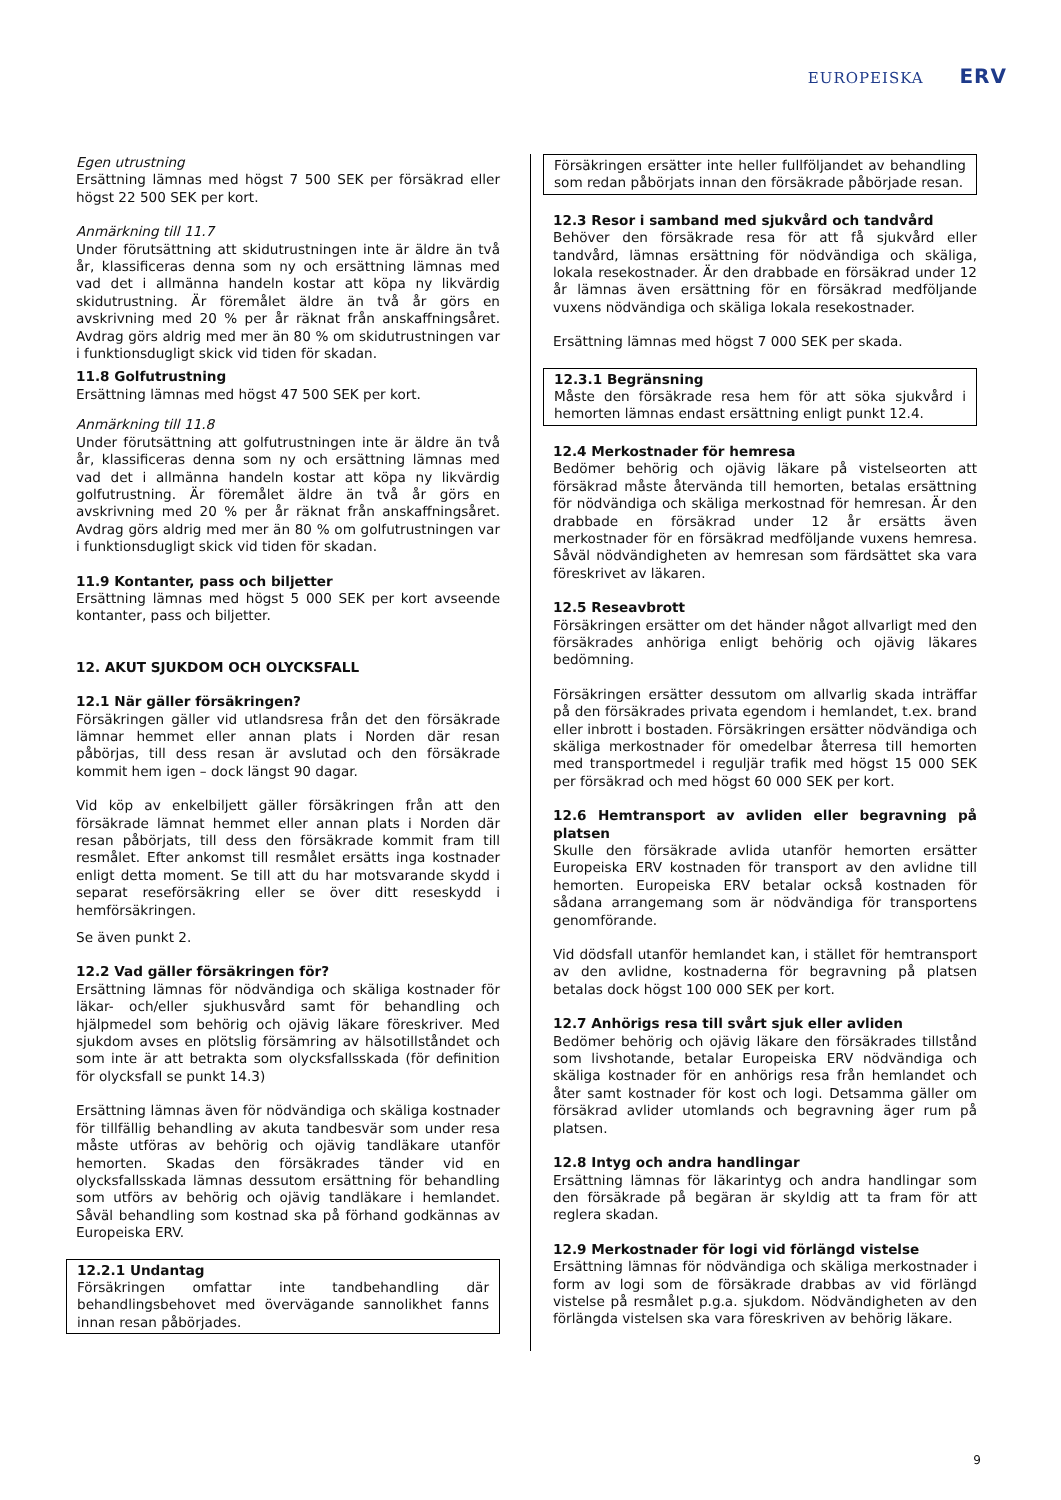EUROPEISKA ERV
Egen utrustning
Ersättning lämnas med högst 7 500 SEK per försäkrad eller högst 22 500 SEK per kort.
Anmärkning till 11.7
Under förutsättning att skidutrustningen inte är äldre än två år, klassificeras denna som ny och ersättning lämnas med vad det i allmänna handeln kostar att köpa ny likvärdig skidutrustning. Är föremålet äldre än två år görs en avskrivning med 20 % per år räknat från anskaffningsåret. Avdrag görs aldrig med mer än 80 % om skidutrustningen var i funktionsdugligt skick vid tiden för skadan.
11.8 Golfutrustning
Ersättning lämnas med högst 47 500 SEK per kort.
Anmärkning till 11.8
Under förutsättning att golfutrustningen inte är äldre än två år, klassificeras denna som ny och ersättning lämnas med vad det i allmänna handeln kostar att köpa ny likvärdig golfutrustning. Är föremålet äldre än två år görs en avskrivning med 20 % per år räknat från anskaffningsåret. Avdrag görs aldrig med mer än 80 % om golfutrustningen var i funktionsdugligt skick vid tiden för skadan.
11.9 Kontanter, pass och biljetter
Ersättning lämnas med högst 5 000 SEK per kort avseende kontanter, pass och biljetter.
12. AKUT SJUKDOM OCH OLYCKSFALL
12.1 När gäller försäkringen?
Försäkringen gäller vid utlandsresa från det den försäkrade lämnar hemmet eller annan plats i Norden där resan påbörjas, till dess resan är avslutad och den försäkrade kommit hem igen – dock längst 90 dagar.
Vid köp av enkelbiljett gäller försäkringen från att den försäkrade lämnat hemmet eller annan plats i Norden där resan påbörjats, till dess den försäkrade kommit fram till resmålet. Efter ankomst till resmålet ersätts inga kostnader enligt detta moment. Se till att du har motsvarande skydd i separat reseförsäkring eller se över ditt reseskydd i hemförsäkringen.
Se även punkt 2.
12.2 Vad gäller försäkringen för?
Ersättning lämnas för nödvändiga och skäliga kostnader för läkar- och/eller sjukhusvård samt för behandling och hjälpmedel som behörig och ojävig läkare föreskriver. Med sjukdom avses en plötslig försämring av hälsotillståndet och som inte är att betrakta som olycksfallsskada (för definition för olycksfall se punkt 14.3)
Ersättning lämnas även för nödvändiga och skäliga kostnader för tillfällig behandling av akuta tandbesvär som under resa måste utföras av behörig och ojävig tandläkare utanför hemorten. Skadas den försäkrades tänder vid en olycksfallsskada lämnas dessutom ersättning för behandling som utförs av behörig och ojävig tandläkare i hemlandet. Såväl behandling som kostnad ska på förhand godkännas av Europeiska ERV.
12.2.1 Undantag
Försäkringen omfattar inte tandbehandling där behandlingsbehovet med övervägande sannolikhet fanns innan resan påbörjades.
Försäkringen ersätter inte heller fullföljandet av behandling som redan påbörjats innan den försäkrade påbörjade resan.
12.3 Resor i samband med sjukvård och tandvård
Behöver den försäkrade resa för att få sjukvård eller tandvård, lämnas ersättning för nödvändiga och skäliga, lokala resekostnader. Är den drabbade en försäkrad under 12 år lämnas även ersättning för en försäkrad medföljande vuxens nödvändiga och skäliga lokala resekostnader.
Ersättning lämnas med högst 7 000 SEK per skada.
12.3.1 Begränsning
Måste den försäkrade resa hem för att söka sjukvård i hemorten lämnas endast ersättning enligt punkt 12.4.
12.4 Merkostnader för hemresa
Bedömer behörig och ojävig läkare på vistelseorten att försäkrad måste återvända till hemorten, betalas ersättning för nödvändiga och skäliga merkostnad för hemresan. Är den drabbade en försäkrad under 12 år ersätts även merkostnader för en försäkrad medföljande vuxens hemresa. Såväl nödvändigheten av hemresan som färdsättet ska vara föreskrivet av läkaren.
12.5 Reseavbrott
Försäkringen ersätter om det händer något allvarligt med den försäkrades anhöriga enligt behörig och ojävig läkares bedömning.
Försäkringen ersätter dessutom om allvarlig skada inträffar på den försäkrades privata egendom i hemlandet, t.ex. brand eller inbrott i bostaden. Försäkringen ersätter nödvändiga och skäliga merkostnader för omedelbar återresa till hemorten med transportmedel i reguljär trafik med högst 15 000 SEK per försäkrad och med högst 60 000 SEK per kort.
12.6 Hemtransport av avliden eller begravning på platsen
Skulle den försäkrade avlida utanför hemorten ersätter Europeiska ERV kostnaden för transport av den avlidne till hemorten. Europeiska ERV betalar också kostnaden för sådana arrangemang som är nödvändiga för transportens genomförande.
Vid dödsfall utanför hemlandet kan, i stället för hemtransport av den avlidne, kostnaderna för begravning på platsen betalas dock högst 100 000 SEK per kort.
12.7 Anhörigs resa till svårt sjuk eller avliden
Bedömer behörig och ojävig läkare den försäkrades tillstånd som livshotande, betalar Europeiska ERV nödvändiga och skäliga kostnader för en anhörigs resa från hemlandet och åter samt kostnader för kost och logi. Detsamma gäller om försäkrad avlider utomlands och begravning äger rum på platsen.
12.8 Intyg och andra handlingar
Ersättning lämnas för läkarintyg och andra handlingar som den försäkrade på begäran är skyldig att ta fram för att reglera skadan.
12.9 Merkostnader för logi vid förlängd vistelse
Ersättning lämnas för nödvändiga och skäliga merkostnader i form av logi som de försäkrade drabbas av vid förlängd vistelse på resmålet p.g.a. sjukdom. Nödvändigheten av den förlängda vistelsen ska vara föreskriven av behörig läkare.
9